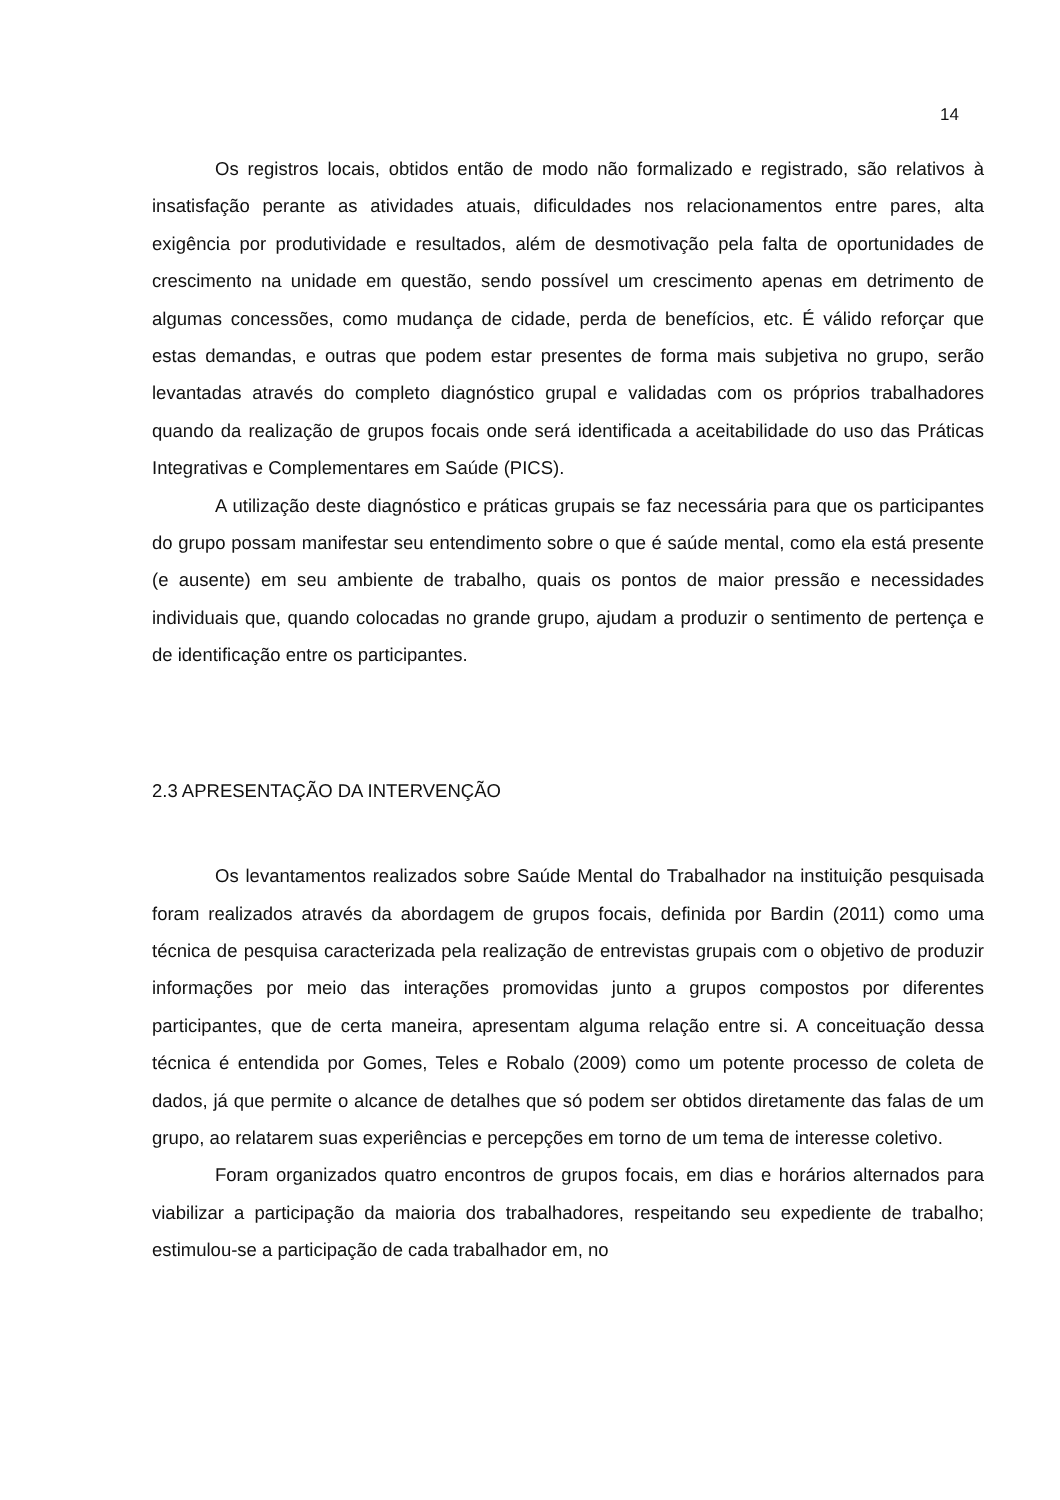14
Os registros locais, obtidos então de modo não formalizado e registrado, são relativos à insatisfação perante as atividades atuais, dificuldades nos relacionamentos entre pares, alta exigência por produtividade e resultados, além de desmotivação pela falta de oportunidades de crescimento na unidade em questão, sendo possível um crescimento apenas em detrimento de algumas concessões, como mudança de cidade, perda de benefícios, etc. É válido reforçar que estas demandas, e outras que podem estar presentes de forma mais subjetiva no grupo, serão levantadas através do completo diagnóstico grupal e validadas com os próprios trabalhadores quando da realização de grupos focais onde será identificada a aceitabilidade do uso das Práticas Integrativas e Complementares em Saúde (PICS).
A utilização deste diagnóstico e práticas grupais se faz necessária para que os participantes do grupo possam manifestar seu entendimento sobre o que é saúde mental, como ela está presente (e ausente) em seu ambiente de trabalho, quais os pontos de maior pressão e necessidades individuais que, quando colocadas no grande grupo, ajudam a produzir o sentimento de pertença e de identificação entre os participantes.
2.3 APRESENTAÇÃO DA INTERVENÇÃO
Os levantamentos realizados sobre Saúde Mental do Trabalhador na instituição pesquisada foram realizados através da abordagem de grupos focais, definida por Bardin (2011) como uma técnica de pesquisa caracterizada pela realização de entrevistas grupais com o objetivo de produzir informações por meio das interações promovidas junto a grupos compostos por diferentes participantes, que de certa maneira, apresentam alguma relação entre si. A conceituação dessa técnica é entendida por Gomes, Teles e Robalo (2009) como um potente processo de coleta de dados, já que permite o alcance de detalhes que só podem ser obtidos diretamente das falas de um grupo, ao relatarem suas experiências e percepções em torno de um tema de interesse coletivo.
Foram organizados quatro encontros de grupos focais, em dias e horários alternados para viabilizar a participação da maioria dos trabalhadores, respeitando seu expediente de trabalho; estimulou-se a participação de cada trabalhador em, no